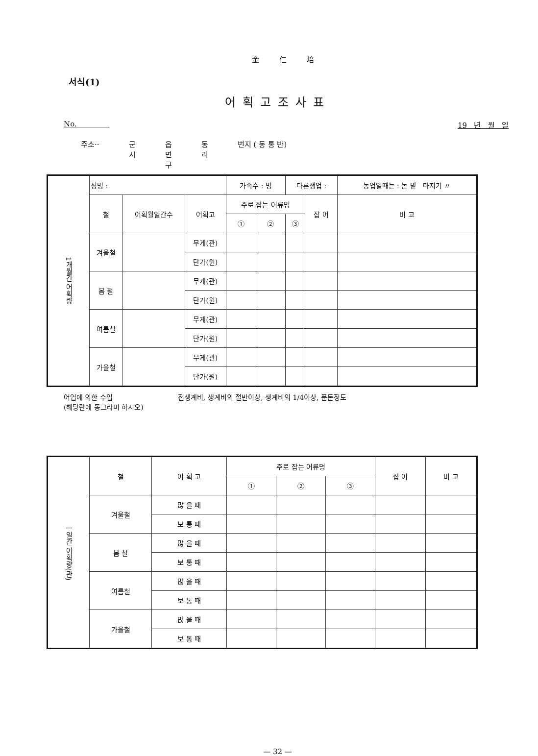金 仁 培
서식(1)
어획고조사표
No. 19 년 월 일
주소·· 군
시 읍
면
구 동
리 번지 ( 동 통 반)
| 1개월간 어획량 | 성명 : | | | 가족수 : 명 | | 다른생업 : | | 농업일때는 : 논 밭 마지기 〃 |
| | 철 | 어획월일간수 | 어획고 | 주로 잡는 어류명 | | | 잡 어 | 비 고 |
| | | | | ① | ② | ③ | | |
| | 겨울철 | | 무게(관) | | | | | |
| | | | 단가(원) | | | | | |
| | 봄 철 | | 무게(관) | | | | | |
| | | | 단가(원) | | | | | |
| | 여름철 | | 무게(관) | | | | | |
| | | | 단가(원) | | | | | |
| | 가을철 | | 무게(관) | | | | | |
| | | | 단가(원) | | | | | |
어업에 의한 수입
(해당란에 동그라미 하시오) 전생계비, 생계비의 절반이상, 생계비의 1/4이상, 푼돈정도
| 一일간 어획량(관) | 철 | 어 획 고 | 주로 잡는 어류명 | | | 잡 어 | 비 고 |
| | | | ① | ② | ③ | | |
| | 겨울철 | 많 을 때 | | | | | |
| | | 보 통 때 | | | | | |
| | 봄 철 | 많 을 때 | | | | | |
| | | 보 통 때 | | | | | |
| | 여름철 | 많 을 때 | | | | | |
| | | 보 통 때 | | | | | |
| | 가을철 | 많 을 때 | | | | | |
| | | 보 통 때 | | | | | |
— 32 —